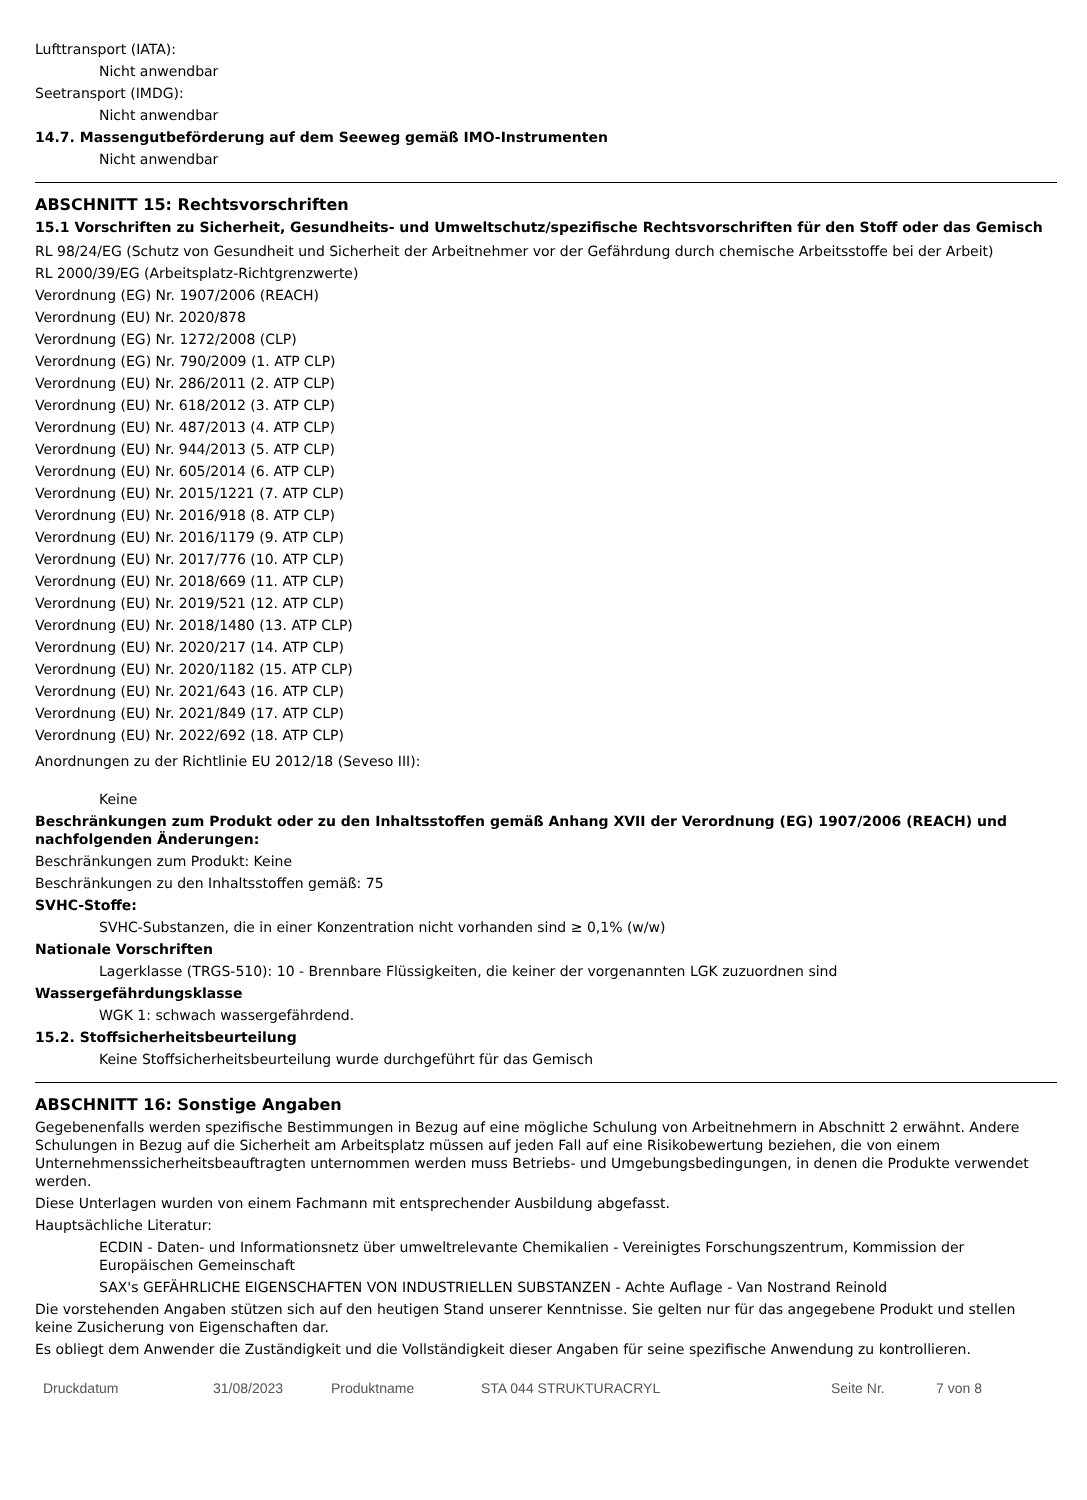Lufttransport (IATA):
Nicht anwendbar
Seetransport (IMDG):
Nicht anwendbar
14.7. Massengutbeförderung auf dem Seeweg gemäß IMO-Instrumenten
Nicht anwendbar
ABSCHNITT 15: Rechtsvorschriften
15.1 Vorschriften zu Sicherheit, Gesundheits- und Umweltschutz/spezifische Rechtsvorschriften für den Stoff oder das Gemisch
RL 98/24/EG (Schutz von Gesundheit und Sicherheit der Arbeitnehmer vor der Gefährdung durch chemische Arbeitsstoffe bei der Arbeit)
RL 2000/39/EG (Arbeitsplatz-Richtgrenzwerte)
Verordnung (EG) Nr. 1907/2006 (REACH)
Verordnung (EU) Nr. 2020/878
Verordnung (EG) Nr. 1272/2008 (CLP)
Verordnung (EG) Nr. 790/2009 (1. ATP CLP)
Verordnung (EU) Nr. 286/2011 (2. ATP CLP)
Verordnung (EU) Nr. 618/2012 (3. ATP CLP)
Verordnung (EU) Nr. 487/2013 (4. ATP CLP)
Verordnung (EU) Nr. 944/2013 (5. ATP CLP)
Verordnung (EU) Nr. 605/2014 (6. ATP CLP)
Verordnung (EU) Nr. 2015/1221 (7. ATP CLP)
Verordnung (EU) Nr. 2016/918 (8. ATP CLP)
Verordnung (EU) Nr. 2016/1179 (9. ATP CLP)
Verordnung (EU) Nr. 2017/776 (10. ATP CLP)
Verordnung (EU) Nr. 2018/669 (11. ATP CLP)
Verordnung (EU) Nr. 2019/521 (12. ATP CLP)
Verordnung (EU) Nr. 2018/1480 (13. ATP CLP)
Verordnung (EU) Nr. 2020/217 (14. ATP CLP)
Verordnung (EU) Nr. 2020/1182 (15. ATP CLP)
Verordnung (EU) Nr. 2021/643 (16. ATP CLP)
Verordnung (EU) Nr. 2021/849 (17. ATP CLP)
Verordnung (EU) Nr. 2022/692 (18. ATP CLP)
Anordnungen zu der Richtlinie EU 2012/18 (Seveso III):
Keine
Beschränkungen zum Produkt oder zu den Inhaltsstoffen gemäß Anhang XVII der Verordnung (EG) 1907/2006 (REACH) und nachfolgenden Änderungen:
Beschränkungen zum Produkt: Keine
Beschränkungen zu den Inhaltsstoffen gemäß: 75
SVHC-Stoffe:
SVHC-Substanzen, die in einer Konzentration nicht vorhanden sind ≥ 0,1% (w/w)
Nationale Vorschriften
Lagerklasse (TRGS-510): 10 - Brennbare Flüssigkeiten, die keiner der vorgenannten LGK zuzuordnen sind
Wassergefährdungsklasse
WGK 1: schwach wassergefährdend.
15.2. Stoffsicherheitsbeurteilung
Keine Stoffsicherheitsbeurteilung wurde durchgeführt für das Gemisch
ABSCHNITT 16: Sonstige Angaben
Gegebenenfalls werden spezifische Bestimmungen in Bezug auf eine mögliche Schulung von Arbeitnehmern in Abschnitt 2 erwähnt. Andere Schulungen in Bezug auf die Sicherheit am Arbeitsplatz müssen auf jeden Fall auf eine Risikobewertung beziehen, die von einem Unternehmenssicherheitsbeauftragten unternommen werden muss Betriebs- und Umgebungsbedingungen, in denen die Produkte verwendet werden.
Diese Unterlagen wurden von einem Fachmann mit entsprechender Ausbildung abgefasst.
Hauptsächliche Literatur:
ECDIN - Daten- und Informationsnetz über umweltrelevante Chemikalien - Vereinigtes Forschungszentrum, Kommission der Europäischen Gemeinschaft
SAX's GEFÄHRLICHE EIGENSCHAFTEN VON INDUSTRIELLEN SUBSTANZEN - Achte Auflage - Van Nostrand Reinold
Die vorstehenden Angaben stützen sich auf den heutigen Stand unserer Kenntnisse. Sie gelten nur für das angegebene Produkt und stellen keine Zusicherung von Eigenschaften dar.
Es obliegt dem Anwender die Zuständigkeit und die Vollständigkeit dieser Angaben für seine spezifische Anwendung zu kontrollieren.
Druckdatum 31/08/2023 Produktname STA 044 STRUKTURACRYL Seite Nr. 7 von 8